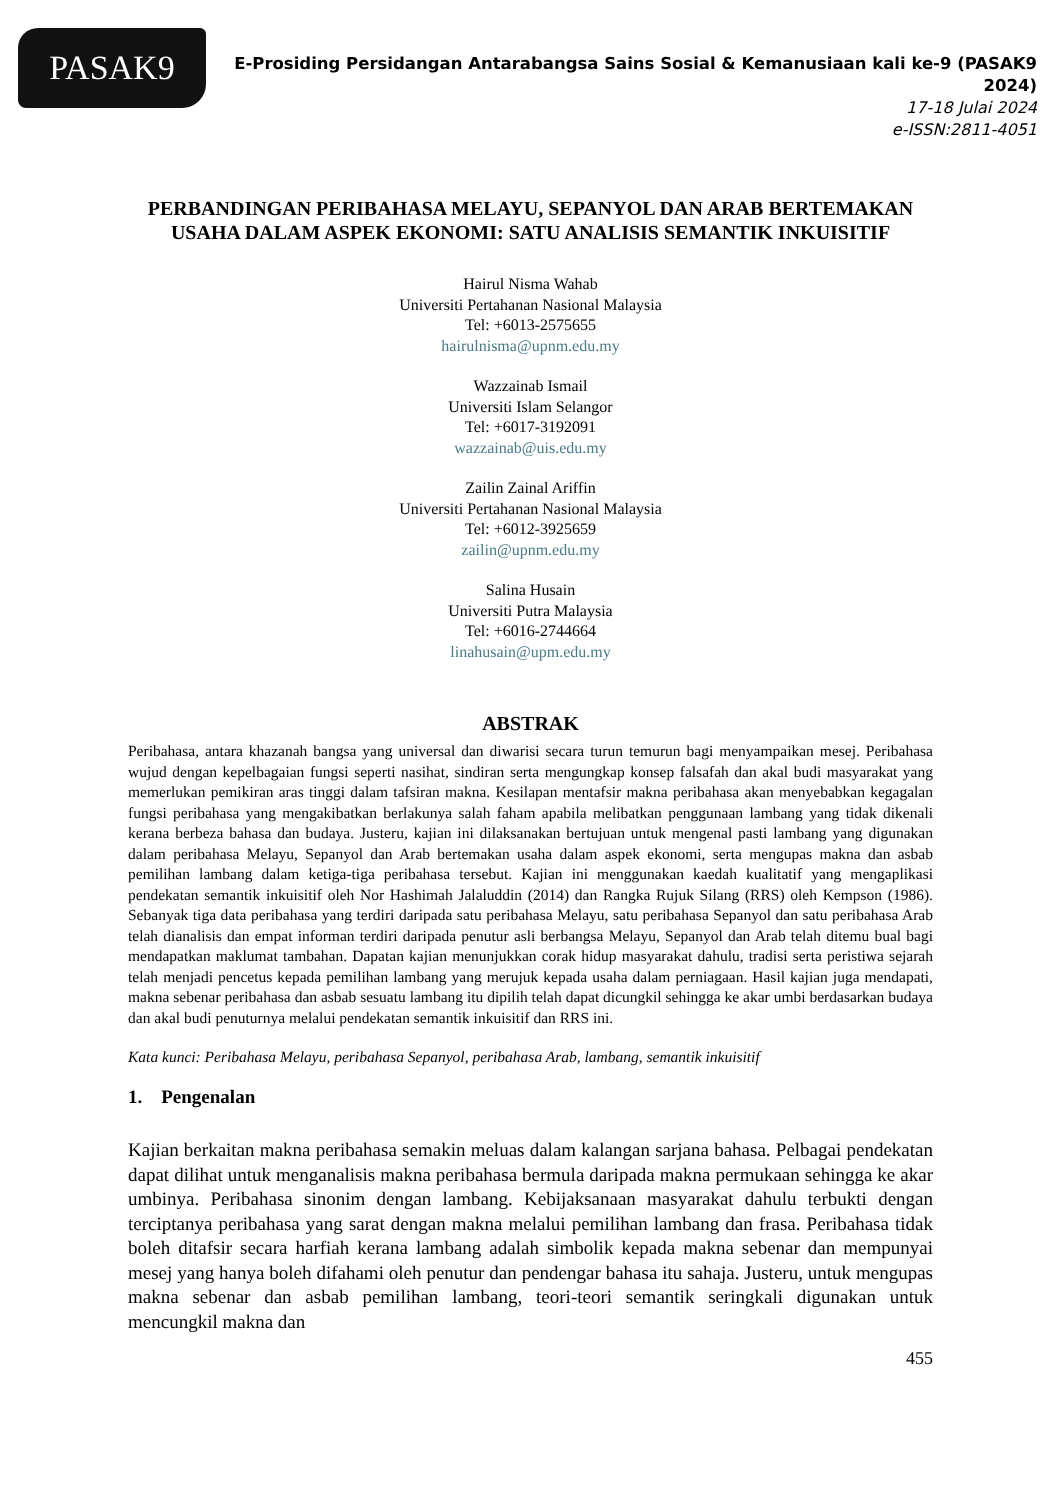PASAK9
E-Prosiding Persidangan Antarabangsa Sains Sosial & Kemanusiaan kali ke-9 (PASAK9 2024)
17-18 Julai 2024
e-ISSN:2811-4051
PERBANDINGAN PERIBAHASA MELAYU, SEPANYOL DAN ARAB BERTEMAKAN USAHA DALAM ASPEK EKONOMI: SATU ANALISIS SEMANTIK INKUISITIF
Hairul Nisma Wahab
Universiti Pertahanan Nasional Malaysia
Tel: +6013-2575655
hairulnisma@upnm.edu.my
Wazzainab Ismail
Universiti Islam Selangor
Tel: +6017-3192091
wazzainab@uis.edu.my
Zailin Zainal Ariffin
Universiti Pertahanan Nasional Malaysia
Tel: +6012-3925659
zailin@upnm.edu.my
Salina Husain
Universiti Putra Malaysia
Tel: +6016-2744664
linahusain@upm.edu.my
ABSTRAK
Peribahasa, antara khazanah bangsa yang universal dan diwarisi secara turun temurun bagi menyampaikan mesej. Peribahasa wujud dengan kepelbagaian fungsi seperti nasihat, sindiran serta mengungkap konsep falsafah dan akal budi masyarakat yang memerlukan pemikiran aras tinggi dalam tafsiran makna. Kesilapan mentafsir makna peribahasa akan menyebabkan kegagalan fungsi peribahasa yang mengakibatkan berlakunya salah faham apabila melibatkan penggunaan lambang yang tidak dikenali kerana berbeza bahasa dan budaya. Justeru, kajian ini dilaksanakan bertujuan untuk mengenal pasti lambang yang digunakan dalam peribahasa Melayu, Sepanyol dan Arab bertemakan usaha dalam aspek ekonomi, serta mengupas makna dan asbab pemilihan lambang dalam ketiga-tiga peribahasa tersebut. Kajian ini menggunakan kaedah kualitatif yang mengaplikasi pendekatan semantik inkuisitif oleh Nor Hashimah Jalaluddin (2014) dan Rangka Rujuk Silang (RRS) oleh Kempson (1986). Sebanyak tiga data peribahasa yang terdiri daripada satu peribahasa Melayu, satu peribahasa Sepanyol dan satu peribahasa Arab telah dianalisis dan empat informan terdiri daripada penutur asli berbangsa Melayu, Sepanyol dan Arab telah ditemu bual bagi mendapatkan maklumat tambahan. Dapatan kajian menunjukkan corak hidup masyarakat dahulu, tradisi serta peristiwa sejarah telah menjadi pencetus kepada pemilihan lambang yang merujuk kepada usaha dalam perniagaan. Hasil kajian juga mendapati, makna sebenar peribahasa dan asbab sesuatu lambang itu dipilih telah dapat dicungkil sehingga ke akar umbi berdasarkan budaya dan akal budi penuturnya melalui pendekatan semantik inkuisitif dan RRS ini.
Kata kunci: Peribahasa Melayu, peribahasa Sepanyol, peribahasa Arab, lambang, semantik inkuisitif
1. Pengenalan
Kajian berkaitan makna peribahasa semakin meluas dalam kalangan sarjana bahasa. Pelbagai pendekatan dapat dilihat untuk menganalisis makna peribahasa bermula daripada makna permukaan sehingga ke akar umbinya. Peribahasa sinonim dengan lambang. Kebijaksanaan masyarakat dahulu terbukti dengan terciptanya peribahasa yang sarat dengan makna melalui pemilihan lambang dan frasa. Peribahasa tidak boleh ditafsir secara harfiah kerana lambang adalah simbolik kepada makna sebenar dan mempunyai mesej yang hanya boleh difahami oleh penutur dan pendengar bahasa itu sahaja. Justeru, untuk mengupas makna sebenar dan asbab pemilihan lambang, teori-teori semantik seringkali digunakan untuk mencungkil makna dan
455